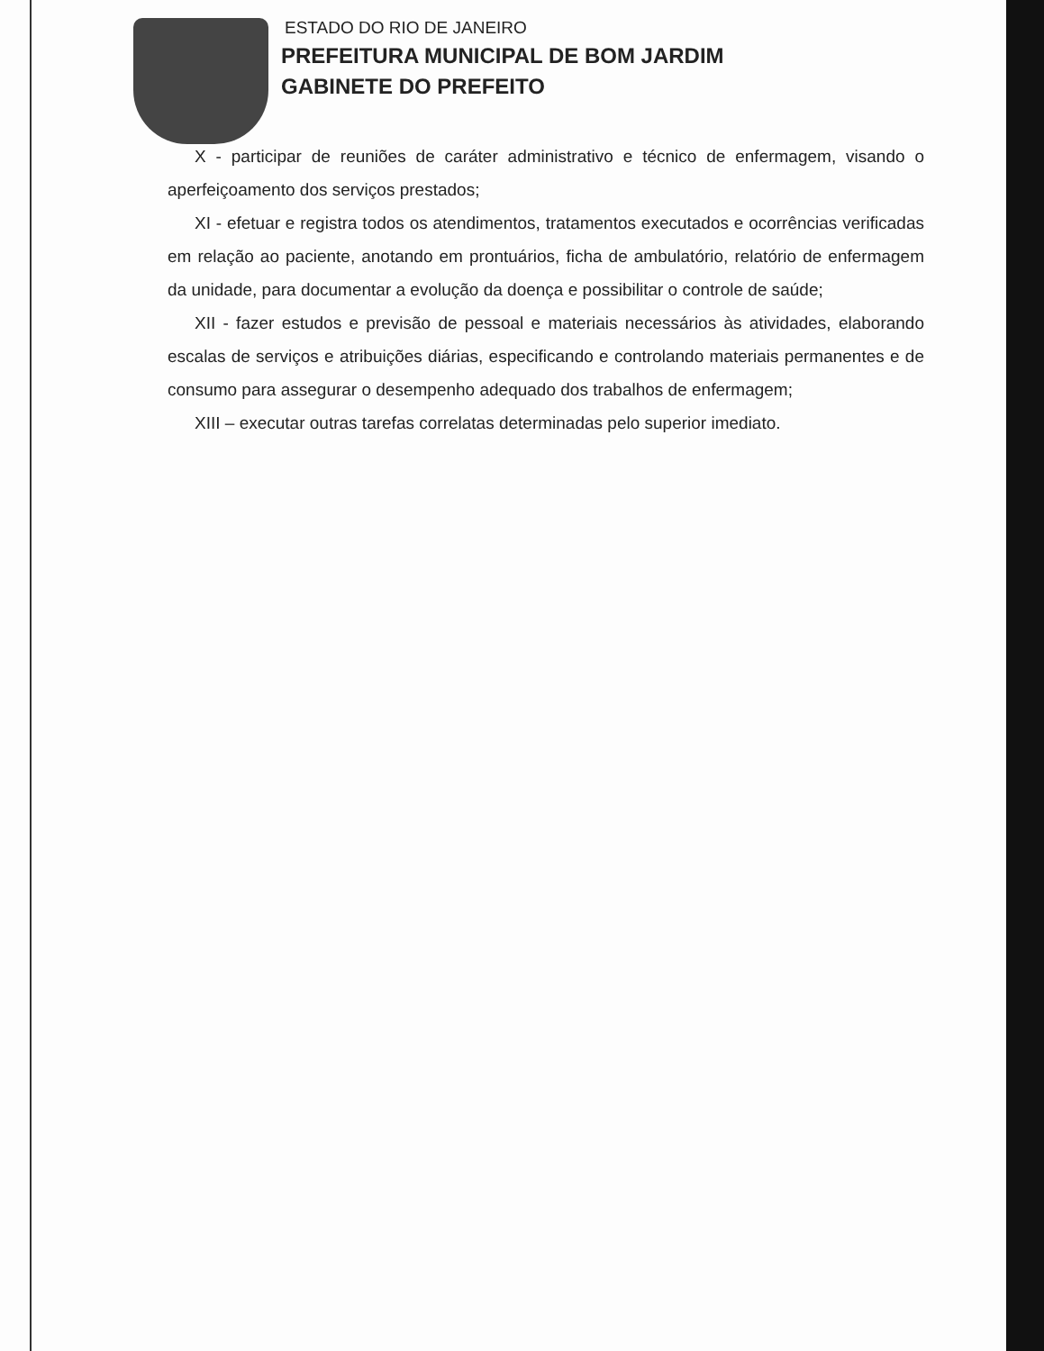ESTADO DO RIO DE JANEIRO
PREFEITURA MUNICIPAL DE BOM JARDIM
GABINETE DO PREFEITO
X - participar de reuniões de caráter administrativo e técnico de enfermagem, visando o aperfeiçoamento dos serviços prestados;
XI - efetuar e registra todos os atendimentos, tratamentos executados e ocorrências verificadas em relação ao paciente, anotando em prontuários, ficha de ambulatório, relatório de enfermagem da unidade, para documentar a evolução da doença e possibilitar o controle de saúde;
XII - fazer estudos e previsão de pessoal e materiais necessários às atividades, elaborando escalas de serviços e atribuições diárias, especificando e controlando materiais permanentes e de consumo para assegurar o desempenho adequado dos trabalhos de enfermagem;
XIII – executar outras tarefas correlatas determinadas pelo superior imediato.